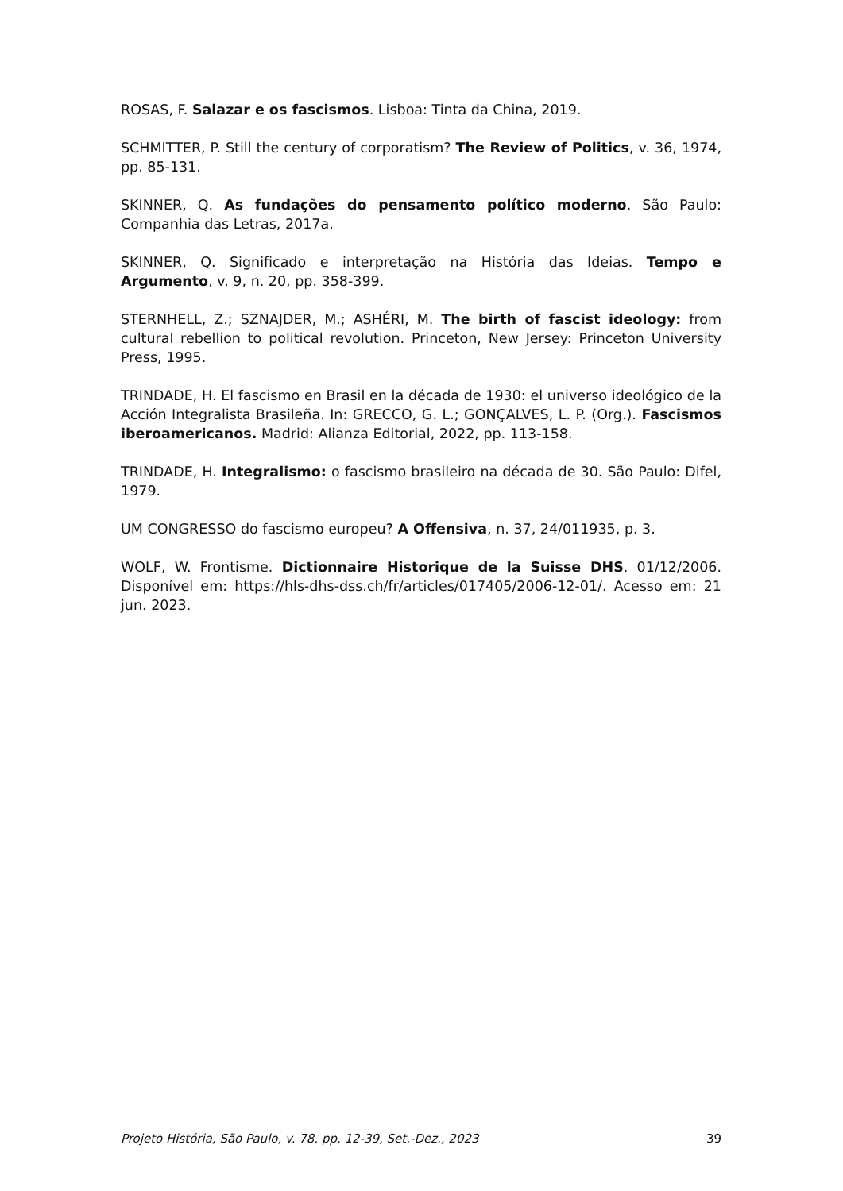ROSAS, F. Salazar e os fascismos. Lisboa: Tinta da China, 2019.
SCHMITTER, P. Still the century of corporatism? The Review of Politics, v. 36, 1974, pp. 85-131.
SKINNER, Q. As fundações do pensamento político moderno. São Paulo: Companhia das Letras, 2017a.
SKINNER, Q. Significado e interpretação na História das Ideias. Tempo e Argumento, v. 9, n. 20, pp. 358-399.
STERNHELL, Z.; SZNAJDER, M.; ASHÉRI, M. The birth of fascist ideology: from cultural rebellion to political revolution. Princeton, New Jersey: Princeton University Press, 1995.
TRINDADE, H. El fascismo en Brasil en la década de 1930: el universo ideológico de la Acción Integralista Brasileña. In: GRECCO, G. L.; GONÇALVES, L. P. (Org.). Fascismos iberoamericanos. Madrid: Alianza Editorial, 2022, pp. 113-158.
TRINDADE, H. Integralismo: o fascismo brasileiro na década de 30. São Paulo: Difel, 1979.
UM CONGRESSO do fascismo europeu? A Offensiva, n. 37, 24/011935, p. 3.
WOLF, W. Frontisme. Dictionnaire Historique de la Suisse DHS. 01/12/2006. Disponível em: https://hls-dhs-dss.ch/fr/articles/017405/2006-12-01/. Acesso em: 21 jun. 2023.
Projeto História, São Paulo, v. 78, pp. 12-39, Set.-Dez., 2023 39